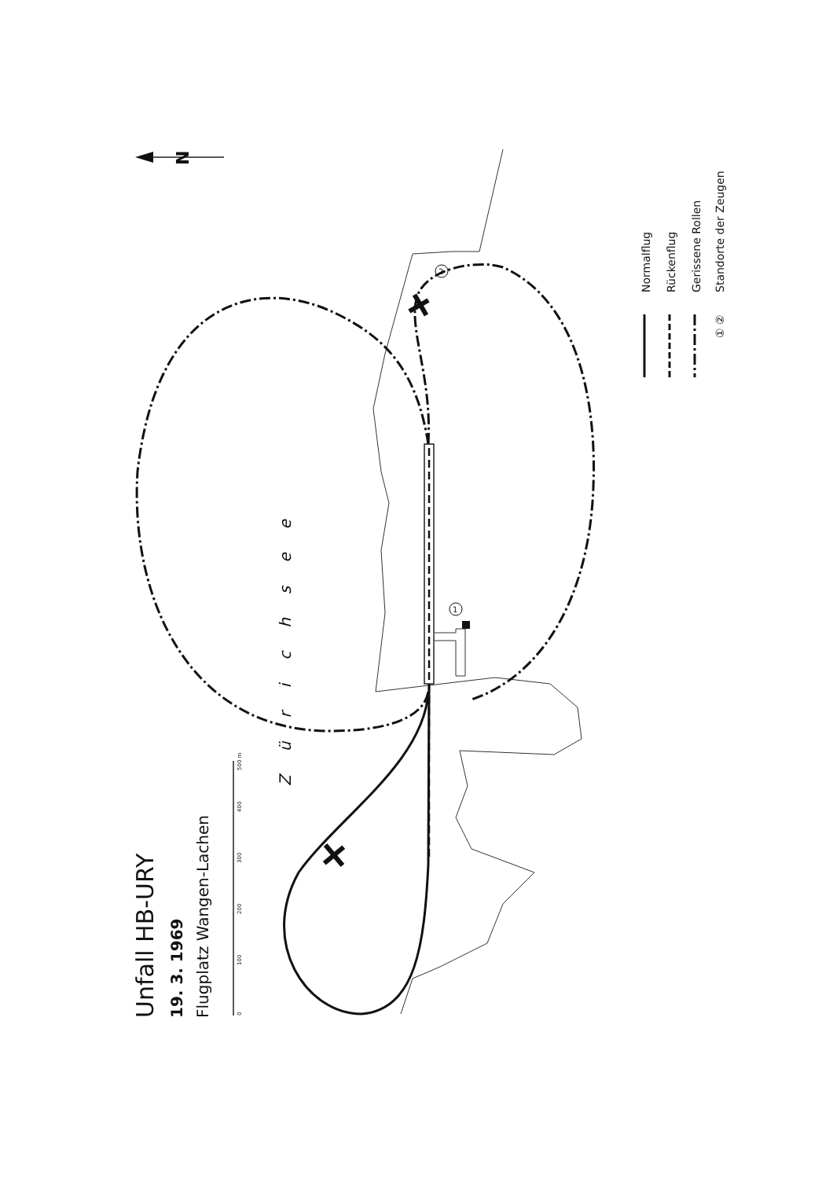Unfall HB-URY
19. 3. 1969
Flugplatz Wangen-Lachen
0
100
200
300
400
500 m
N
1
2
Zürichsee
Normalflug
Rückenflug
Gerissene Rollen
① ②
Standorte der Zeugen